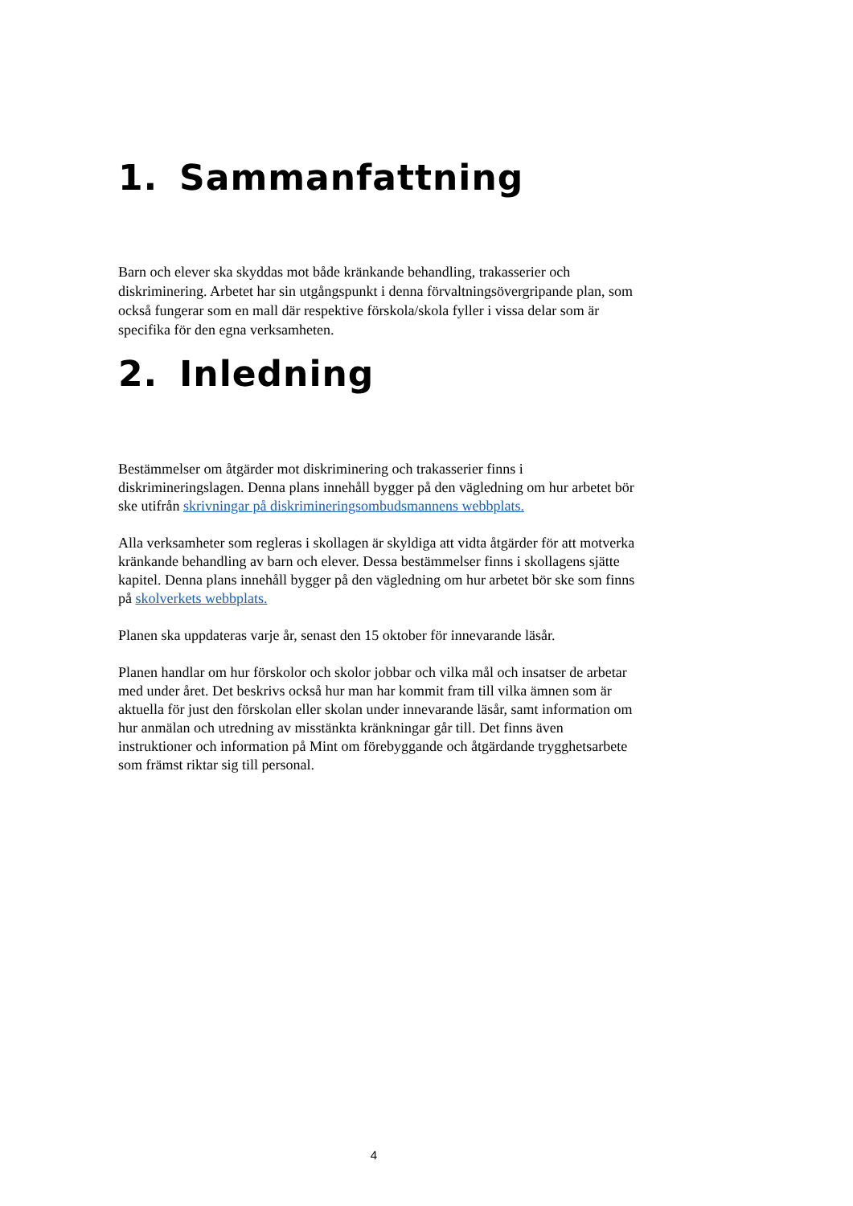1. Sammanfattning
Barn och elever ska skyddas mot både kränkande behandling, trakasserier och diskriminering. Arbetet har sin utgångspunkt i denna förvaltningsövergripande plan, som också fungerar som en mall där respektive förskola/skola fyller i vissa delar som är specifika för den egna verksamheten.
2. Inledning
Bestämmelser om åtgärder mot diskriminering och trakasserier finns i diskrimineringslagen. Denna plans innehåll bygger på den vägledning om hur arbetet bör ske utifrån skrivningar på diskrimineringsombudsmannens webbplats.
Alla verksamheter som regleras i skollagen är skyldiga att vidta åtgärder för att motverka kränkande behandling av barn och elever. Dessa bestämmelser finns i skollagens sjätte kapitel. Denna plans innehåll bygger på den vägledning om hur arbetet bör ske som finns på skolverkets webbplats.
Planen ska uppdateras varje år, senast den 15 oktober för innevarande läsår.
Planen handlar om hur förskolor och skolor jobbar och vilka mål och insatser de arbetar med under året. Det beskrivs också hur man har kommit fram till vilka ämnen som är aktuella för just den förskolan eller skolan under innevarande läsår, samt information om hur anmälan och utredning av misstänkta kränkningar går till. Det finns även instruktioner och information på Mint om förebyggande och åtgärdande trygghetsarbete som främst riktar sig till personal.
4